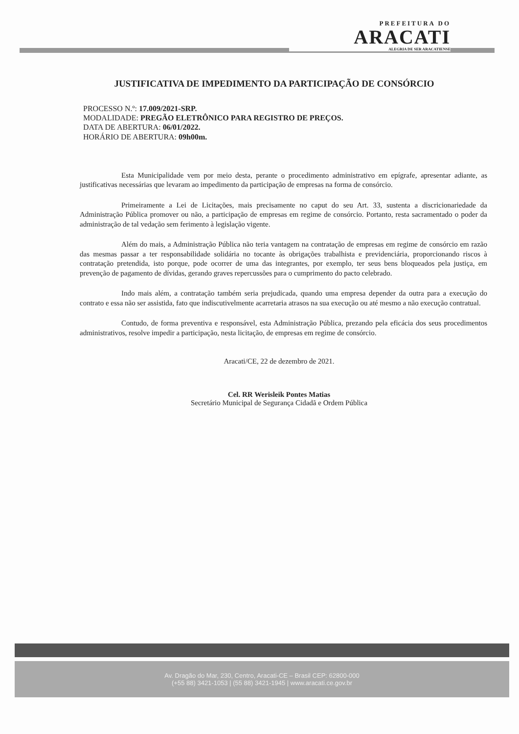PREFEITURA DO
ARACATI
ALEGRIA DE SER ARACATIENSE
JUSTIFICATIVA DE IMPEDIMENTO DA PARTICIPAÇÃO DE CONSÓRCIO
PROCESSO N.º: 17.009/2021-SRP.
MODALIDADE: PREGÃO ELETRÔNICO PARA REGISTRO DE PREÇOS.
DATA DE ABERTURA: 06/01/2022.
HORÁRIO DE ABERTURA: 09h00m.
Esta Municipalidade vem por meio desta, perante o procedimento administrativo em epígrafe, apresentar adiante, as justificativas necessárias que levaram ao impedimento da participação de empresas na forma de consórcio.
Primeiramente a Lei de Licitações, mais precisamente no caput do seu Art. 33, sustenta a discricionariedade da Administração Pública promover ou não, a participação de empresas em regime de consórcio. Portanto, resta sacramentado o poder da administração de tal vedação sem ferimento à legislação vigente.
Além do mais, a Administração Pública não teria vantagem na contratação de empresas em regime de consórcio em razão das mesmas passar a ter responsabilidade solidária no tocante às obrigações trabalhista e previdenciária, proporcionando riscos à contratação pretendida, isto porque, pode ocorrer de uma das integrantes, por exemplo, ter seus bens bloqueados pela justiça, em prevenção de pagamento de dívidas, gerando graves repercussões para o cumprimento do pacto celebrado.
Indo mais além, a contratação também seria prejudicada, quando uma empresa depender da outra para a execução do contrato e essa não ser assistida, fato que indiscutivelmente acarretaria atrasos na sua execução ou até mesmo a não execução contratual.
Contudo, de forma preventiva e responsável, esta Administração Pública, prezando pela eficácia dos seus procedimentos administrativos, resolve impedir a participação, nesta licitação, de empresas em regime de consórcio.
Aracati/CE, 22 de dezembro de 2021.
Cel. RR Werisleik Pontes Matias
Secretário Municipal de Segurança Cidadã e Ordem Pública
Av. Dragão do Mar, 230, Centro, Aracati-CE – Brasil CEP: 62800-000
(+55 88) 3421-1053 | (55 88) 3421-1945 | www.aracati.ce.gov.br